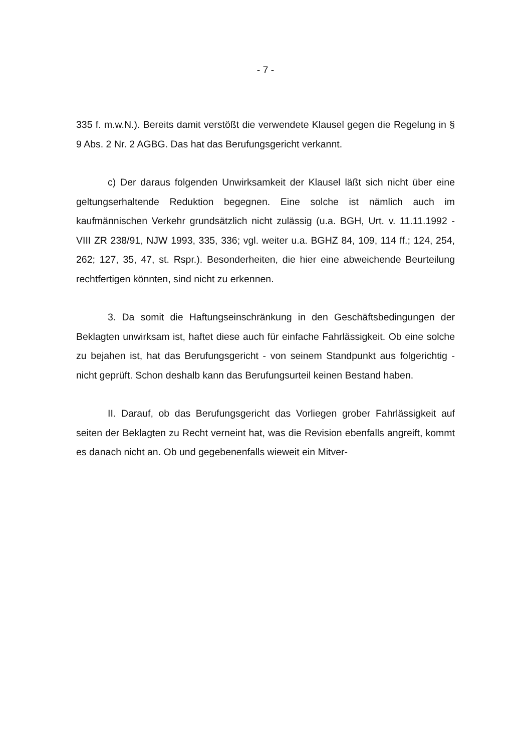- 7 -
335 f. m.w.N.). Bereits damit verstößt die verwendete Klausel gegen die Rege­lung in § 9 Abs. 2 Nr. 2 AGBG. Das hat das Berufungsgericht verkannt.
c) Der daraus folgenden Unwirksamkeit der Klausel läßt sich nicht über eine geltungserhaltende Reduktion begegnen. Eine solche ist nämlich auch im kaufmännischen Verkehr grundsätzlich nicht zulässig (u.a. BGH, Urt. v. 11.11.1992 - VIII ZR 238/91, NJW 1993, 335, 336; vgl. weiter u.a. BGHZ 84, 109, 114 ff.; 124, 254, 262; 127, 35, 47, st. Rspr.). Besonderheiten, die hier eine abweichende Beurteilung rechtfertigen könnten, sind nicht zu erkennen.
3. Da somit die Haftungseinschränkung in den Geschäftsbedingungen der Beklagten unwirksam ist, haftet diese auch für einfache Fahrlässigkeit. Ob eine solche zu bejahen ist, hat das Berufungsgericht - von seinem Standpunkt aus folgerichtig - nicht geprüft. Schon deshalb kann das Berufungsurteil keinen Bestand haben.
II. Darauf, ob das Berufungsgericht das Vorliegen grober Fahrlässigkeit auf seiten der Beklagten zu Recht verneint hat, was die Revision ebenfalls an­greift, kommt es danach nicht an. Ob und gegebenenfalls wieweit ein Mitver-